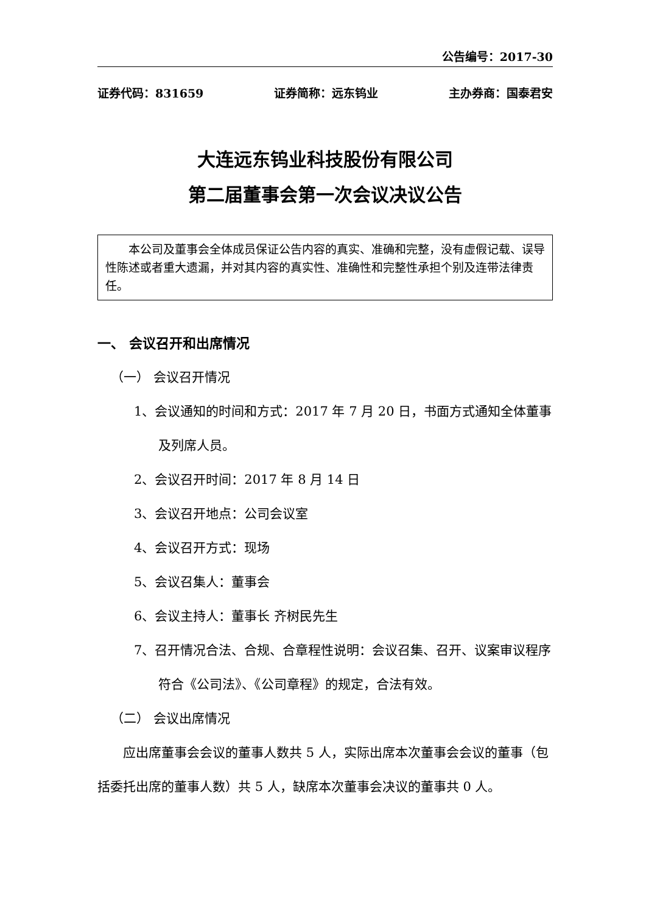公告编号：2017-30
证券代码：831659 证券简称：远东钨业 主办券商：国泰君安
大连远东钨业科技股份有限公司
第二届董事会第一次会议决议公告
本公司及董事会全体成员保证公告内容的真实、准确和完整，没有虚假记载、误导性陈述或者重大遗漏，并对其内容的真实性、准确性和完整性承担个别及连带法律责任。
一、 会议召开和出席情况
（一） 会议召开情况
1、会议通知的时间和方式：2017 年 7 月 20 日，书面方式通知全体董事及列席人员。
2、会议召开时间：2017 年 8 月 14 日
3、会议召开地点：公司会议室
4、会议召开方式：现场
5、会议召集人：董事会
6、会议主持人：董事长 齐树民先生
7、召开情况合法、合规、合章程性说明：会议召集、召开、议案审议程序符合《公司法》、《公司章程》的规定，合法有效。
（二） 会议出席情况
应出席董事会会议的董事人数共 5 人，实际出席本次董事会会议的董事（包括委托出席的董事人数）共 5 人，缺席本次董事会决议的董事共 0 人。